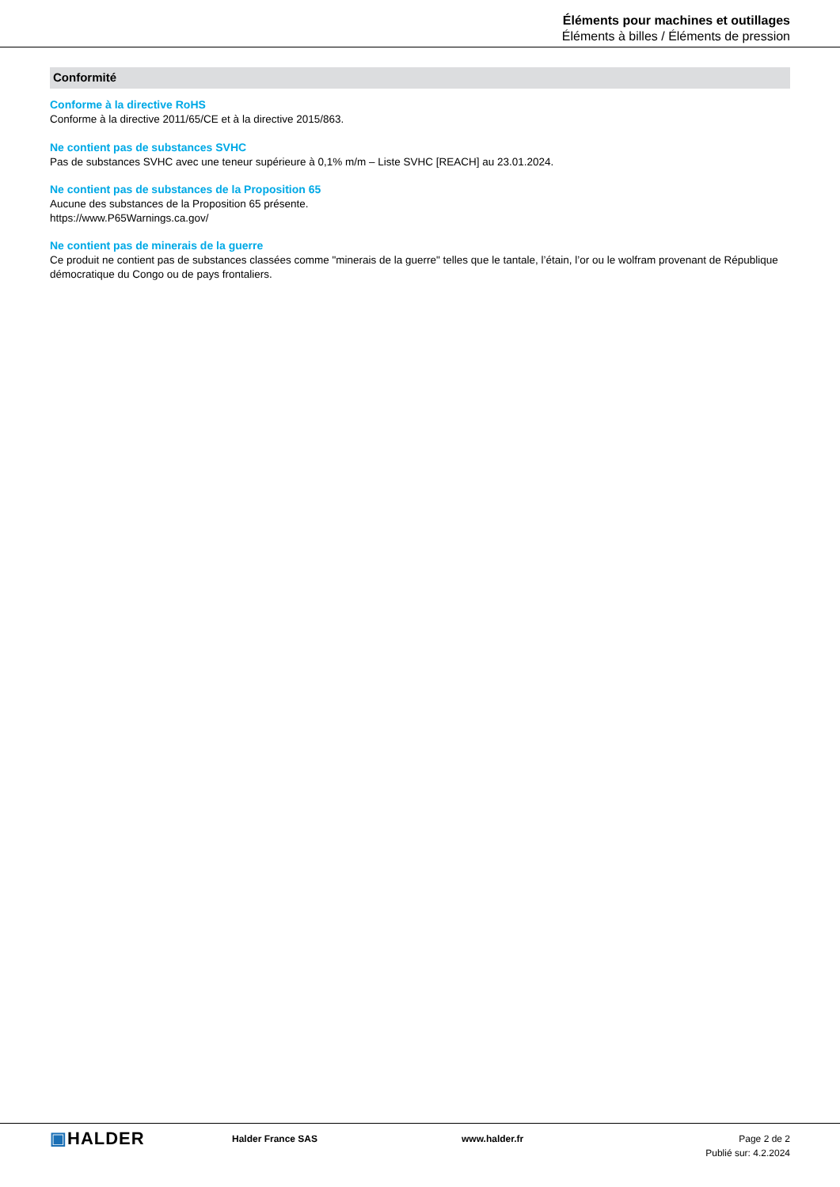Éléments pour machines et outillages
Éléments à billes / Éléments de pression
Conformité
Conforme à la directive RoHS
Conforme à la directive 2011/65/CE et à la directive 2015/863.
Ne contient pas de substances SVHC
Pas de substances SVHC avec une teneur supérieure à 0,1% m/m – Liste SVHC [REACH] au 23.01.2024.
Ne contient pas de substances de la Proposition 65
Aucune des substances de la Proposition 65 présente.
https://www.P65Warnings.ca.gov/
Ne contient pas de minerais de la guerre
Ce produit ne contient pas de substances classées comme "minerais de la guerre" telles que le tantale, l’étain, l’or ou le wolfram provenant de République démocratique du Congo ou de pays frontaliers.
▣HALDER
Halder France SAS www.halder.fr Page 2 de 2
Publié sur: 4.2.2024